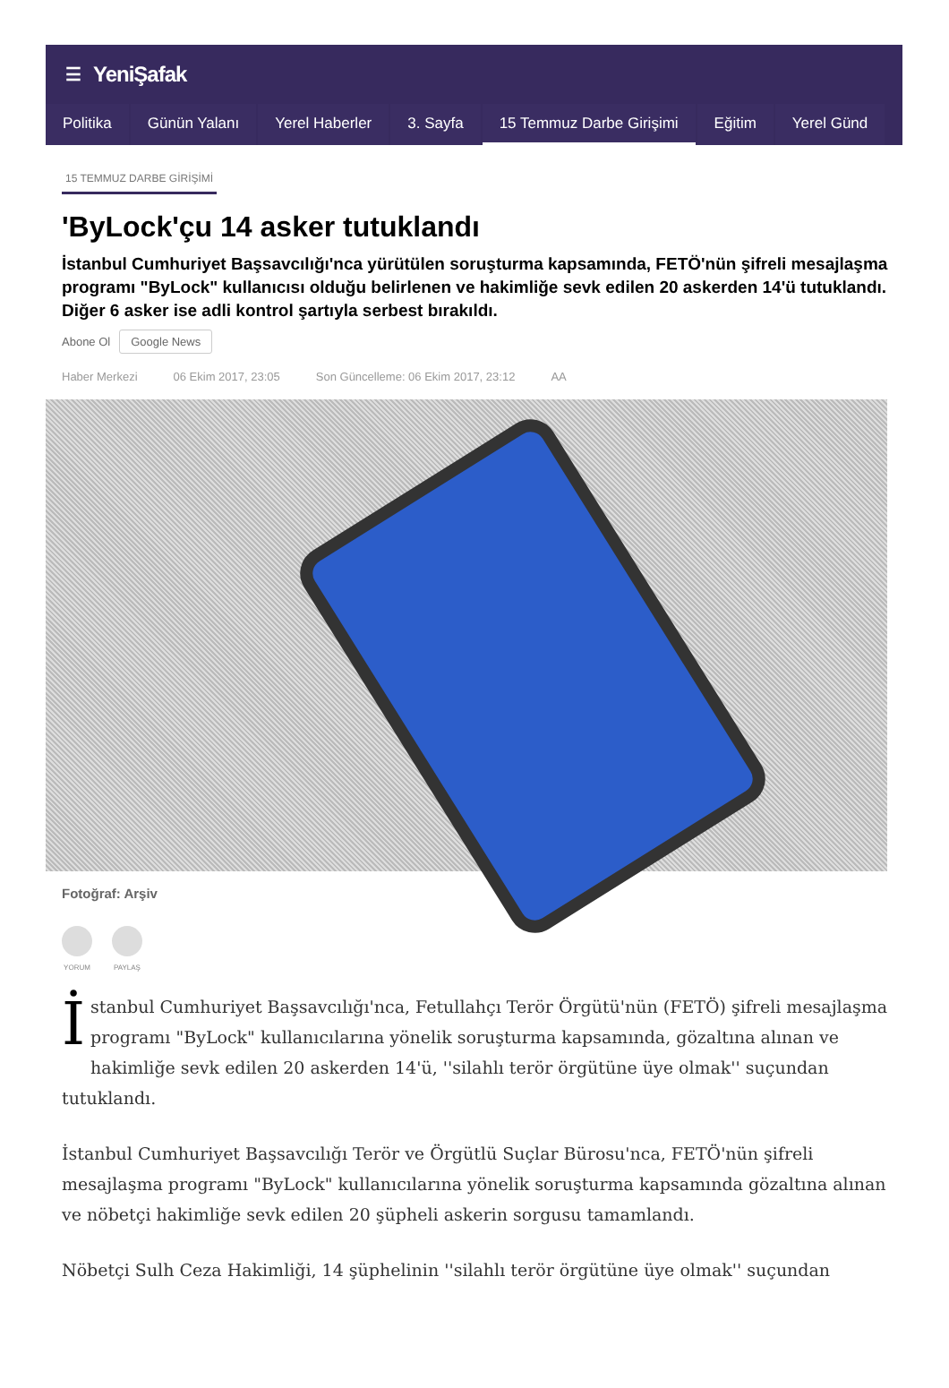☰ YeniŞafak
Politika Günün Yalanı Yerel Haberler 3. Sayfa 15 Temmuz Darbe Girişimi Eğitim Yerel Günd
15 TEMMUZ DARBE GİRİŞİMİ
'ByLock'çu 14 asker tutuklandı
İstanbul Cumhuriyet Başsavcılığı'nca yürütülen soruşturma kapsamında, FETÖ'nün şifreli mesajlaşma programı "ByLock" kullanıcısı olduğu belirlenen ve hakimliğe sevk edilen 20 askerden 14'ü tutuklandı. Diğer 6 asker ise adli kontrol şartıyla serbest bırakıldı.
Abone Ol Google News
Haber Merkezi 06 Ekim 2017, 23:05 Son Güncelleme: 06 Ekim 2017, 23:12 AA
Fotoğraf: Arşiv
YORUM PAYLAŞ
İstanbul Cumhuriyet Başsavcılığı'nca, Fetullahçı Terör Örgütü'nün (FETÖ) şifreli mesajlaşma programı "ByLock" kullanıcılarına yönelik soruşturma kapsamında, gözaltına alınan ve hakimliğe sevk edilen 20 askerden 14'ü, ''silahlı terör örgütüne üye olmak'' suçundan tutuklandı.
İstanbul Cumhuriyet Başsavcılığı Terör ve Örgütlü Suçlar Bürosu'nca, FETÖ'nün şifreli mesajlaşma programı "ByLock" kullanıcılarına yönelik soruşturma kapsamında gözaltına alınan ve nöbetçi hakimliğe sevk edilen 20 şüpheli askerin sorgusu tamamlandı.
Nöbetçi Sulh Ceza Hakimliği, 14 şüphelinin ''silahlı terör örgütüne üye olmak'' suçundan